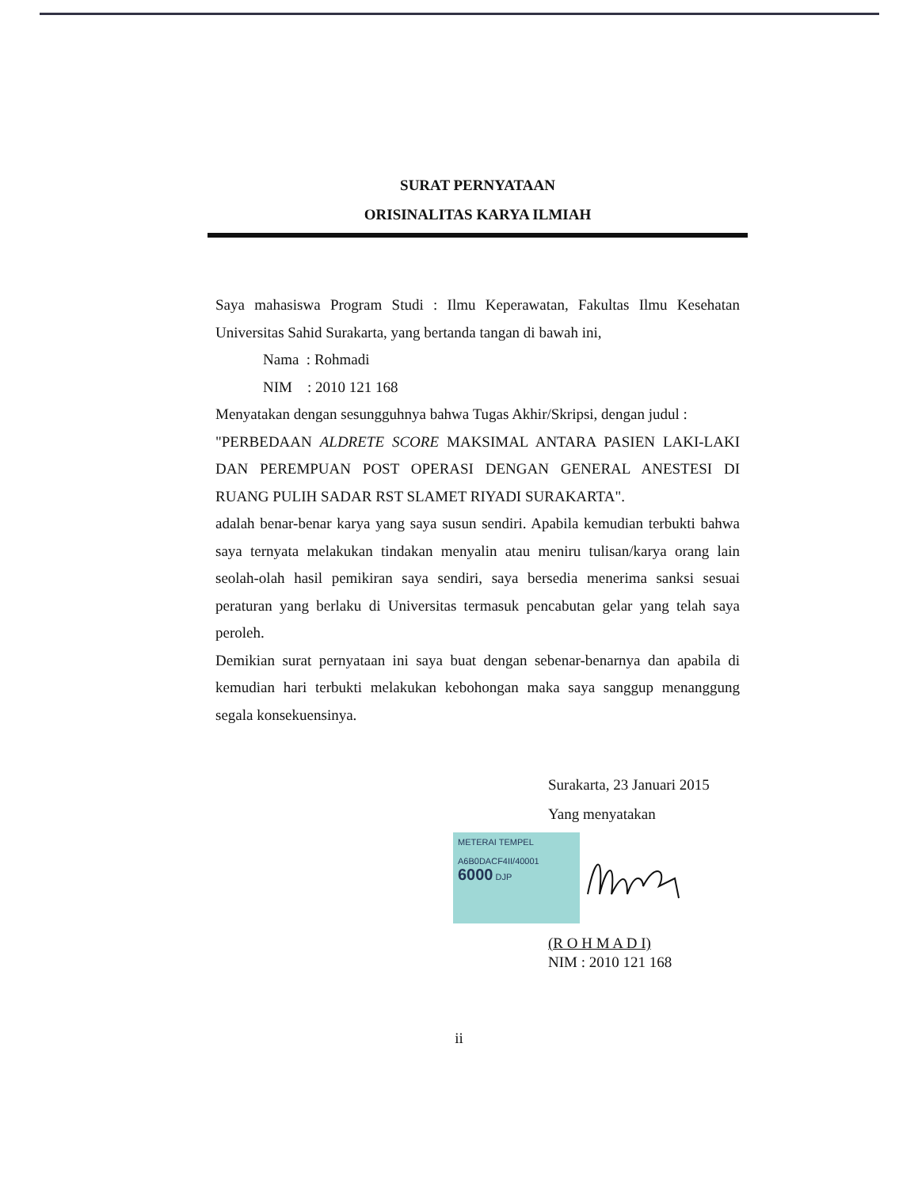SURAT PERNYATAAN
ORISINALITAS KARYA ILMIAH
Saya mahasiswa Program Studi : Ilmu Keperawatan, Fakultas Ilmu Kesehatan Universitas Sahid Surakarta, yang bertanda tangan di bawah ini,
Nama : Rohmadi
NIM : 2010 121 168
Menyatakan dengan sesungguhnya bahwa Tugas Akhir/Skripsi, dengan judul :
"PERBEDAAN ALDRETE SCORE MAKSIMAL ANTARA PASIEN LAKI-LAKI DAN PEREMPUAN POST OPERASI DENGAN GENERAL ANESTESI DI RUANG PULIH SADAR RST SLAMET RIYADI SURAKARTA".
adalah benar-benar karya yang saya susun sendiri. Apabila kemudian terbukti bahwa saya ternyata melakukan tindakan menyalin atau meniru tulisan/karya orang lain seolah-olah hasil pemikiran saya sendiri, saya bersedia menerima sanksi sesuai peraturan yang berlaku di Universitas termasuk pencabutan gelar yang telah saya peroleh.
Demikian surat pernyataan ini saya buat dengan sebenar-benarnya dan apabila di kemudian hari terbukti melakukan kebohongan maka saya sanggup menanggung segala konsekuensinya.
Surakarta, 23 Januari 2015
Yang menyatakan
METERAI TEMPEL
A6B0DACF4II/40001
6000 DJP
(R O H M A D I)
NIM : 2010 121 168
ii